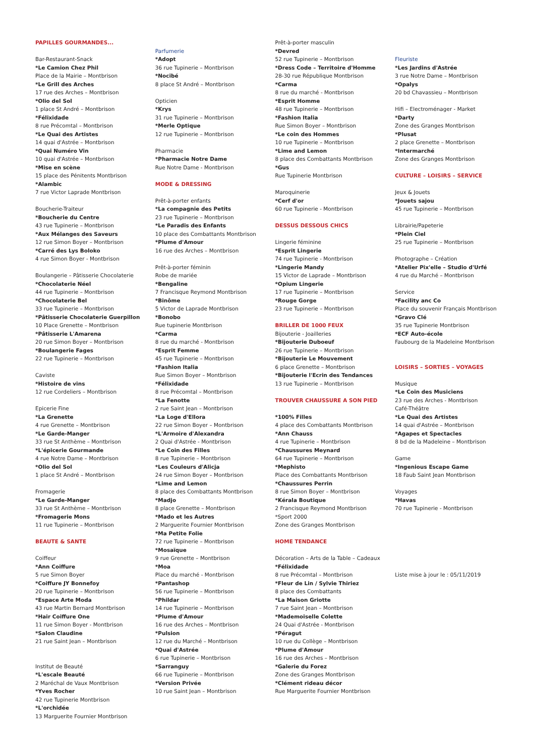PAPILLES GOURMANDES...
Bar-Restaurant-Snack
*Le Camion Chez Phil
Place de la Mairie – Montbrison
*Le Grill des Arches
17 rue des Arches – Montbrison
*Olio del Sol
1 place St André – Montbrison
*Félixidade
8 rue Précomtal – Montbrison
*Le Quai des Artistes
14 quai d'Astrée – Montbrison
*Quai Numéro Vin
10 quai d'Astrée – Montbrison
*Mise en scène
15 place des Pénitents Montbrison
*Alambic
7 rue Victor Laprade Montbrison
Boucherie-Traiteur
*Boucherie du Centre
43 rue Tupinerie – Montbrison
*Aux Mélanges des Saveurs
12 rue Simon Boyer – Montbrison
*Carré des Lys Boloko
4 rue Simon Boyer - Montbrison
Boulangerie – Pâtisserie Chocolaterie
*Chocolaterie Néel
44 rue Tupinerie – Montbrison
*Chocolaterie Bel
33 rue Tupinerie – Montbrison
*Pâtisserie Chocolaterie Guerpillon
10 Place Grenette – Montbrison
*Pâtisserie L'Amarena
20 rue Simon Boyer – Montbrison
*Boulangerie Fages
22 rue Tupinerie – Montbrison
Caviste
*Histoire de vins
12 rue Cordeliers – Montbrison
Epicerie Fine
*La Grenette
4 rue Grenette – Montbrison
*Le Garde-Manger
33 rue St Anthème – Montbrison
*L'épicerie Gourmande
4 rue Notre Dame – Montbrison
*Olio del Sol
1 place St André – Montbrison
Fromagerie
*Le Garde-Manger
33 rue St Anthème – Montbrison
*Fromagerie Mons
11 rue Tupinerie – Montbrison
BEAUTE & SANTE
Coiffeur
*Ann Coiffure
5 rue Simon Boyer
*Coiffure JY Bonnefoy
20 rue Tupinerie – Montbrison
*Espace Arte Moda
43 rue Martin Bernard Montbrison
*Hair Coiffure One
11 rue Simon Boyer - Montbrison
*Salon Claudine
21 rue Saint Jean – Montbrison
Institut de Beauté
*L'escale Beauté
2 Maréchal de Vaux Montbrison
*Yves Rocher
42 rue Tupinerie Montbrison
*L'orchidée
13 Marguerite Fournier Montbrison
Parfumerie
*Adopt
36 rue Tupinerie – Montbrison
*Nocibé
8 place St André – Montbrison
Opticien
*Krys
31 rue Tupinerie – Montbrison
*Merle Optique
12 rue Tupinerie – Montbrison
Pharmacie
*Pharmacie Notre Dame
Rue Notre Dame - Montbrison
MODE & DRESSING
Prêt-à-porter enfants
*La compagnie des Petits
23 rue Tupinerie – Montbrison
*Le Paradis des Enfants
10 place des Combattants Montbrison
*Plume d'Amour
16 rue des Arches – Montbrison
Prêt-à-porter féminin
Robe de mariée
*Bengaline
7 Francisque Reymond Montbrison
*Binôme
5 Victor de Laprade Montbrison
*Bonobo
Rue tupinerie Montbrison
*Carma
8 rue du marché - Montbrison
*Esprit Femme
45 rue Tupinerie – Montbrison
*Fashion Italia
Rue Simon Boyer – Montbrison
*Félixidade
8 rue Précomtal – Montbrison
*La Fenotte
2 rue Saint Jean – Montbrison
*La Loge d'Ellora
22 rue Simon Boyer – Montbrison
*L'Armoire d'Alexandra
2 Quai d'Astrée - Montbrison
*Le Coin des Filles
8 rue Tupinerie – Montbrison
*Les Couleurs d'Alicja
24 rue Simon Boyer – Montbrison
*Lime and Lemon
8 place des Combattants Montbrison
*Madjo
8 place Grenette – Montbrison
*Mado et les Autres
2 Marguerite Fournier Montbrison
*Ma Petite Folie
72 rue Tupinerie – Montbrison
*Mosaïque
9 rue Grenette – Montbrison
*Moa
Place du marché - Montbrison
*Pantashop
56 rue Tupinerie – Montbrison
*Phildar
14 rue Tupinerie – Montbrison
*Plume d'Amour
16 rue des Arches – Montbrison
*Pulsion
12 rue du Marché – Montbrison
*Quai d'Astrée
6 rue Tupinerie – Montbrison
*Sarranguy
66 rue Tupinerie – Montbrison
*Version Privée
10 rue Saint Jean – Montbrison
Prêt-à-porter masculin
*Devred
52 rue Tupinerie – Montbrison
*Dress Code – Territoire d'Homme
28-30 rue République Montbrison
*Carma
8 rue du marché - Montbrison
*Esprit Homme
48 rue Tupinerie – Montbrison
*Fashion Italia
Rue Simon Boyer – Montbrison
*Le coin des Hommes
10 rue Tupinerie – Montbrison
*Lime and Lemon
8 place des Combattants Montbrison
*Gus
Rue Tupinerie Montbrison
Maroquinerie
*Cerf d'or
60 rue Tupinerie - Montbrison
DESSUS DESSOUS CHICS
Lingerie féminine
*Esprit Lingerie
74 rue Tupinerie - Montbrison
*Lingerie Mandy
15 Victor de Laprade – Montbrison
*Opium Lingerie
17 rue Tupinerie – Montbrison
*Rouge Gorge
23 rue Tupinerie – Montbrison
BRILLER DE 1000 FEUX
Bijouterie - Joailleries
*Bijouterie Duboeuf
26 rue Tupinerie – Montbrison
*Bijouterie Le Mouvement
6 place Grenette – Montbrison
*Bijouterie l'Ecrin des Tendances
13 rue Tupinerie – Montbrison
TROUVER CHAUSSURE A SON PIED
*100% Filles
4 place des Combattants Montbrison
*Ann Chauss
4 rue Tupinerie – Montbrison
*Chaussures Meynard
64 rue Tupinerie – Montbrison
*Mephisto
Place des Combattants Montbrison
*Chaussures Perrin
8 rue Simon Boyer – Montbrison
*Kérala Boutique
2 Francisque Reymond Montbrison
*Sport 2000
Zone des Granges Montbrison
HOME TENDANCE
Décoration – Arts de la Table – Cadeaux
*Félixidade
8 rue Précomtal – Montbrison
*Fleur de Lin / Sylvie Thiriez
8 place des Combattants
*La Maison Griotte
7 rue Saint Jean – Montbrison
*Mademoiselle Colette
24 Quai d'Astrée - Montbrison
*Péragut
10 rue du Collège – Montbrison
*Plume d'Amour
16 rue des Arches – Montbrison
*Galerie du Forez
Zone des Granges Montbrison
*Clément rideau décor
Rue Marguerite Fournier Montbrison
Fleuriste
*Les Jardins d'Astrée
3 rue Notre Dame – Montbrison
*Opalys
20 bd Chavassieu – Montbrison
Hifi – Electroménager - Market
*Darty
Zone des Granges Montbrison
*Plusat
2 place Grenette – Montbrison
*Intermarché
Zone des Granges Montbrison
CULTURE – LOISIRS – SERVICE
Jeux & Jouets
*Jouets sajou
45 rue Tupinerie – Montbrison
Librairie/Papeterie
*Plein Ciel
25 rue Tupinerie – Montbrison
Photographe – Création
*Atelier Pix'elle – Studio d'Urfé
4 rue du Marché – Montbrison
Service
*Facility anc Co
Place du souvenir Français Montbrison
*Gravo Clé
35 rue Tupinerie Montbrison
*ECF Auto-école
Faubourg de la Madeleine Montbrison
LOISIRS – SORTIES – VOYAGES
Musique
*Le Coin des Musiciens
23 rue des Arches - Montbrison
Café-Théâtre
*Le Quai des Artistes
14 quai d'Astrée – Montbrison
*Agapes et Spectacles
8 bd de la Madeleine – Montbrison
Game
*Ingenious Escape Game
18 Faub Saint Jean Montbrison
Voyages
*Havas
70 rue Tupinerie - Montbrison
Liste mise à jour le : 05/11/2019